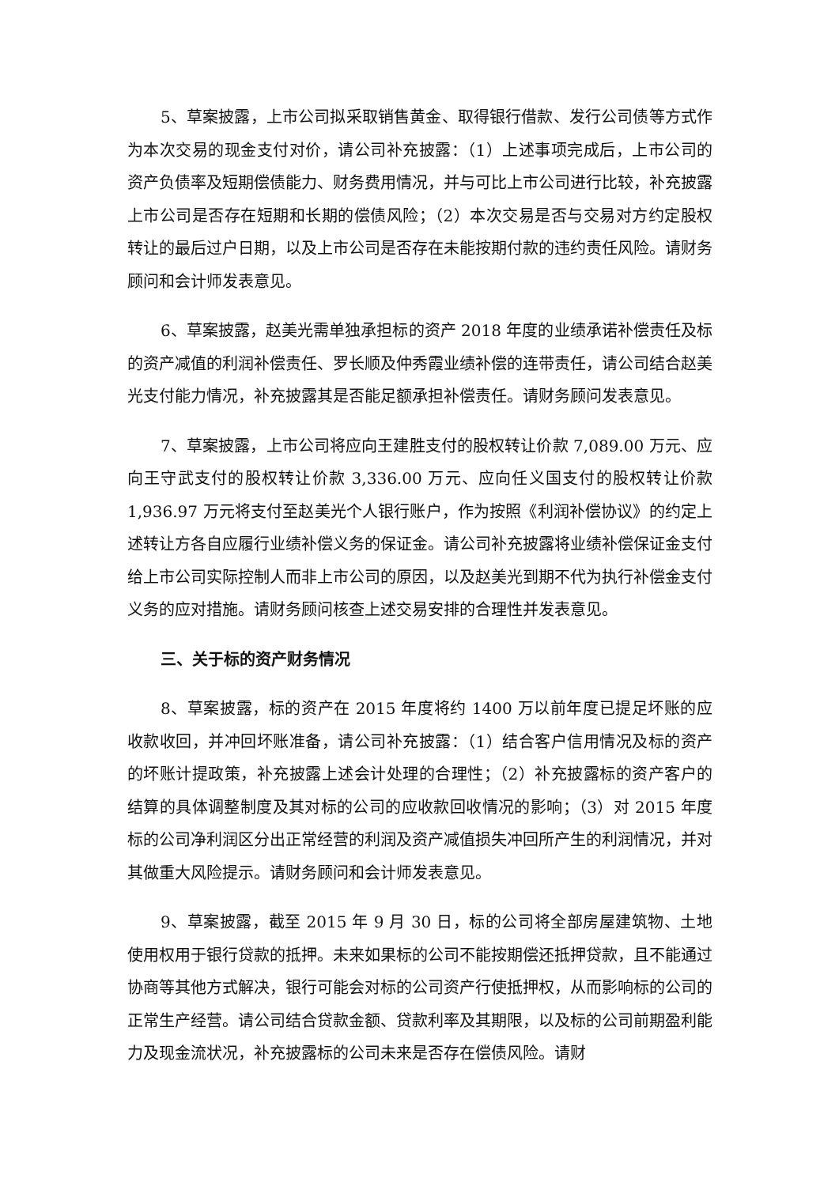5、草案披露，上市公司拟采取销售黄金、取得银行借款、发行公司债等方式作为本次交易的现金支付对价，请公司补充披露：（1）上述事项完成后，上市公司的资产负债率及短期偿债能力、财务费用情况，并与可比上市公司进行比较，补充披露上市公司是否存在短期和长期的偿债风险；（2）本次交易是否与交易对方约定股权转让的最后过户日期，以及上市公司是否存在未能按期付款的违约责任风险。请财务顾问和会计师发表意见。
6、草案披露，赵美光需单独承担标的资产 2018 年度的业绩承诺补偿责任及标的资产减值的利润补偿责任、罗长顺及仲秀霞业绩补偿的连带责任，请公司结合赵美光支付能力情况，补充披露其是否能足额承担补偿责任。请财务顾问发表意见。
7、草案披露，上市公司将应向王建胜支付的股权转让价款 7,089.00 万元、应向王守武支付的股权转让价款 3,336.00 万元、应向任义国支付的股权转让价款 1,936.97 万元将支付至赵美光个人银行账户，作为按照《利润补偿协议》的约定上述转让方各自应履行业绩补偿义务的保证金。请公司补充披露将业绩补偿保证金支付给上市公司实际控制人而非上市公司的原因，以及赵美光到期不代为执行补偿金支付义务的应对措施。请财务顾问核查上述交易安排的合理性并发表意见。
三、关于标的资产财务情况
8、草案披露，标的资产在 2015 年度将约 1400 万以前年度已提足坏账的应收款收回，并冲回坏账准备，请公司补充披露：（1）结合客户信用情况及标的资产的坏账计提政策，补充披露上述会计处理的合理性；（2）补充披露标的资产客户的结算的具体调整制度及其对标的公司的应收款回收情况的影响；（3）对 2015 年度标的公司净利润区分出正常经营的利润及资产减值损失冲回所产生的利润情况，并对其做重大风险提示。请财务顾问和会计师发表意见。
9、草案披露，截至 2015 年 9 月 30 日，标的公司将全部房屋建筑物、土地使用权用于银行贷款的抵押。未来如果标的公司不能按期偿还抵押贷款，且不能通过协商等其他方式解决，银行可能会对标的公司资产行使抵押权，从而影响标的公司的正常生产经营。请公司结合贷款金额、贷款利率及其期限，以及标的公司前期盈利能力及现金流状况，补充披露标的公司未来是否存在偿债风险。请财